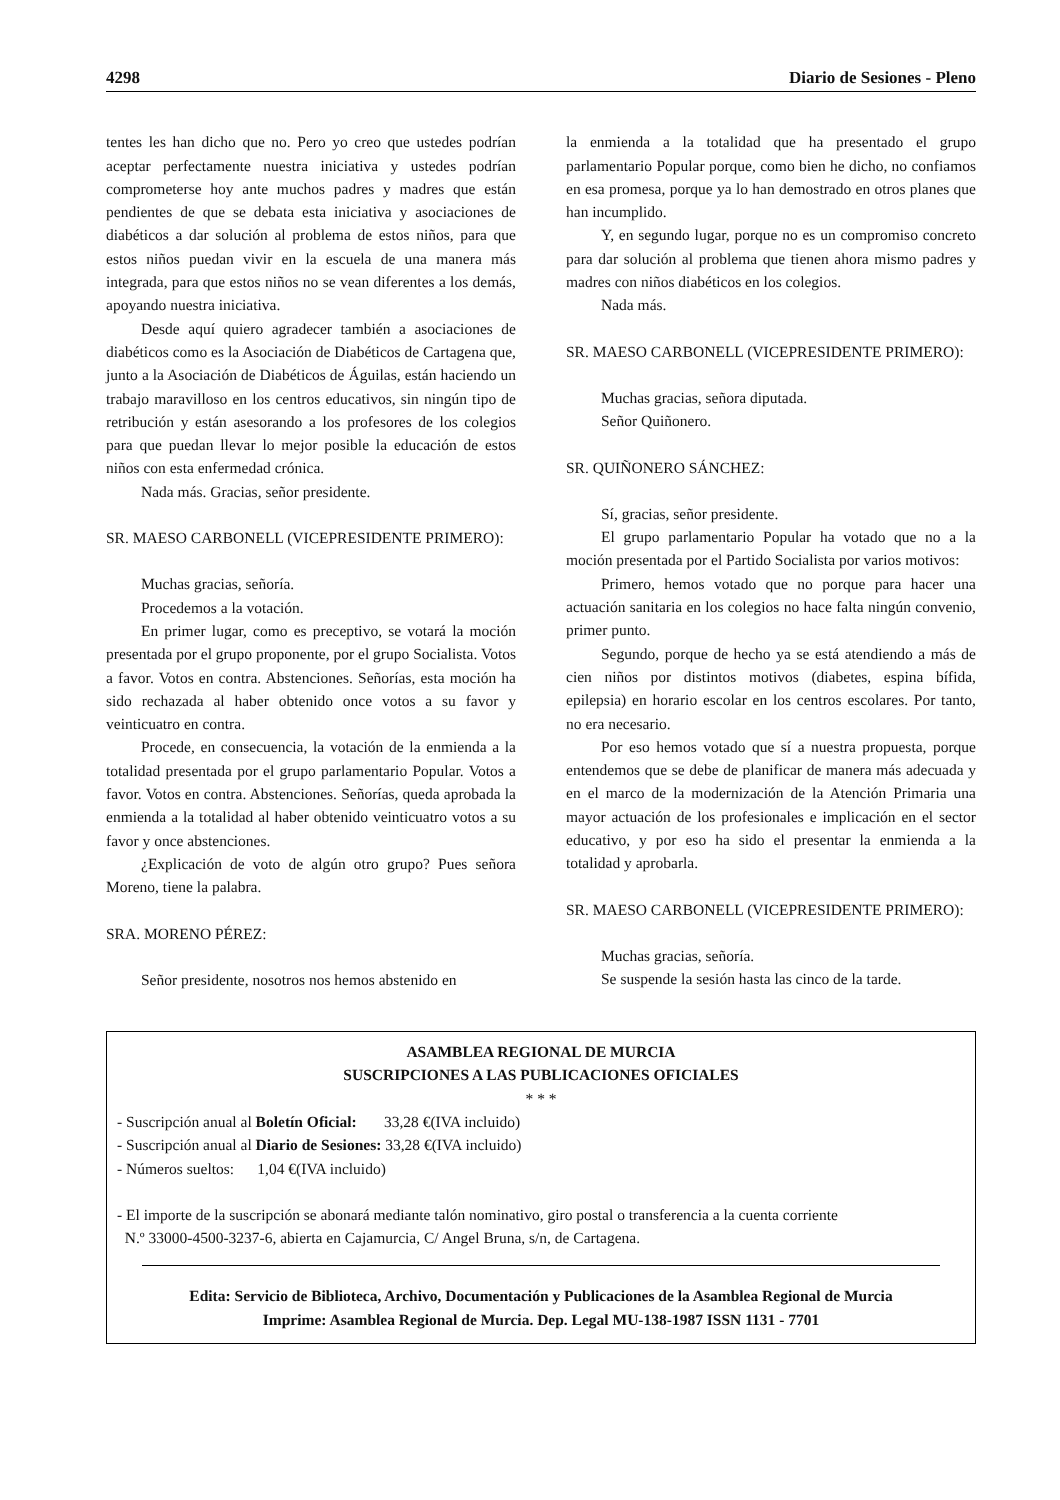4298 Diario de Sesiones - Pleno
tentes les han dicho que no. Pero yo creo que ustedes podrían aceptar perfectamente nuestra iniciativa y ustedes podrían comprometerse hoy ante muchos padres y madres que están pendientes de que se debata esta iniciativa y asociaciones de diabéticos a dar solución al problema de estos niños, para que estos niños puedan vivir en la escuela de una manera más integrada, para que estos niños no se vean diferentes a los demás, apoyando nuestra iniciativa.
Desde aquí quiero agradecer también a asociaciones de diabéticos como es la Asociación de Diabéticos de Cartagena que, junto a la Asociación de Diabéticos de Águilas, están haciendo un trabajo maravilloso en los centros educativos, sin ningún tipo de retribución y están asesorando a los profesores de los colegios para que puedan llevar lo mejor posible la educación de estos niños con esta enfermedad crónica.
Nada más. Gracias, señor presidente.
SR. MAESO CARBONELL (VICEPRESIDENTE PRIMERO):
Muchas gracias, señoría.
Procedemos a la votación.
En primer lugar, como es preceptivo, se votará la moción presentada por el grupo proponente, por el grupo Socialista. Votos a favor. Votos en contra. Abstenciones. Señorías, esta moción ha sido rechazada al haber obtenido once votos a su favor y veinticuatro en contra.
Procede, en consecuencia, la votación de la enmienda a la totalidad presentada por el grupo parlamentario Popular. Votos a favor. Votos en contra. Abstenciones. Señorías, queda aprobada la enmienda a la totalidad al haber obtenido veinticuatro votos a su favor y once abstenciones.
¿Explicación de voto de algún otro grupo? Pues señora Moreno, tiene la palabra.
SRA. MORENO PÉREZ:
Señor presidente, nosotros nos hemos abstenido en
la enmienda a la totalidad que ha presentado el grupo parlamentario Popular porque, como bien he dicho, no confiamos en esa promesa, porque ya lo han demostrado en otros planes que han incumplido.
Y, en segundo lugar, porque no es un compromiso concreto para dar solución al problema que tienen ahora mismo padres y madres con niños diabéticos en los colegios.
Nada más.
SR. MAESO CARBONELL (VICEPRESIDENTE PRIMERO):
Muchas gracias, señora diputada.
Señor Quiñonero.
SR. QUIÑONERO SÁNCHEZ:
Sí, gracias, señor presidente.
El grupo parlamentario Popular ha votado que no a la moción presentada por el Partido Socialista por varios motivos:
Primero, hemos votado que no porque para hacer una actuación sanitaria en los colegios no hace falta ningún convenio, primer punto.
Segundo, porque de hecho ya se está atendiendo a más de cien niños por distintos motivos (diabetes, espina bífida, epilepsia) en horario escolar en los centros escolares. Por tanto, no era necesario.
Por eso hemos votado que sí a nuestra propuesta, porque entendemos que se debe de planificar de manera más adecuada y en el marco de la modernización de la Atención Primaria una mayor actuación de los profesionales e implicación en el sector educativo, y por eso ha sido el presentar la enmienda a la totalidad y aprobarla.
SR. MAESO CARBONELL (VICEPRESIDENTE PRIMERO):
Muchas gracias, señoría.
Se suspende la sesión hasta las cinco de la tarde.
ASAMBLEA REGIONAL DE MURCIA
SUSCRIPCIONES A LAS PUBLICACIONES OFICIALES
* * *
- Suscripción anual al Boletín Oficial: 33,28 €(IVA incluido)
- Suscripción anual al Diario de Sesiones: 33,28 €(IVA incluido)
- Números sueltos: 1,04 €(IVA incluido)
- El importe de la suscripción se abonará mediante talón nominativo, giro postal o transferencia a la cuenta corriente
N.º 33000-4500-3237-6, abierta en Cajamurcia, C/ Angel Bruna, s/n, de Cartagena.
Edita: Servicio de Biblioteca, Archivo, Documentación y Publicaciones de la Asamblea Regional de Murcia
Imprime: Asamblea Regional de Murcia. Dep. Legal MU-138-1987 ISSN 1131 - 7701